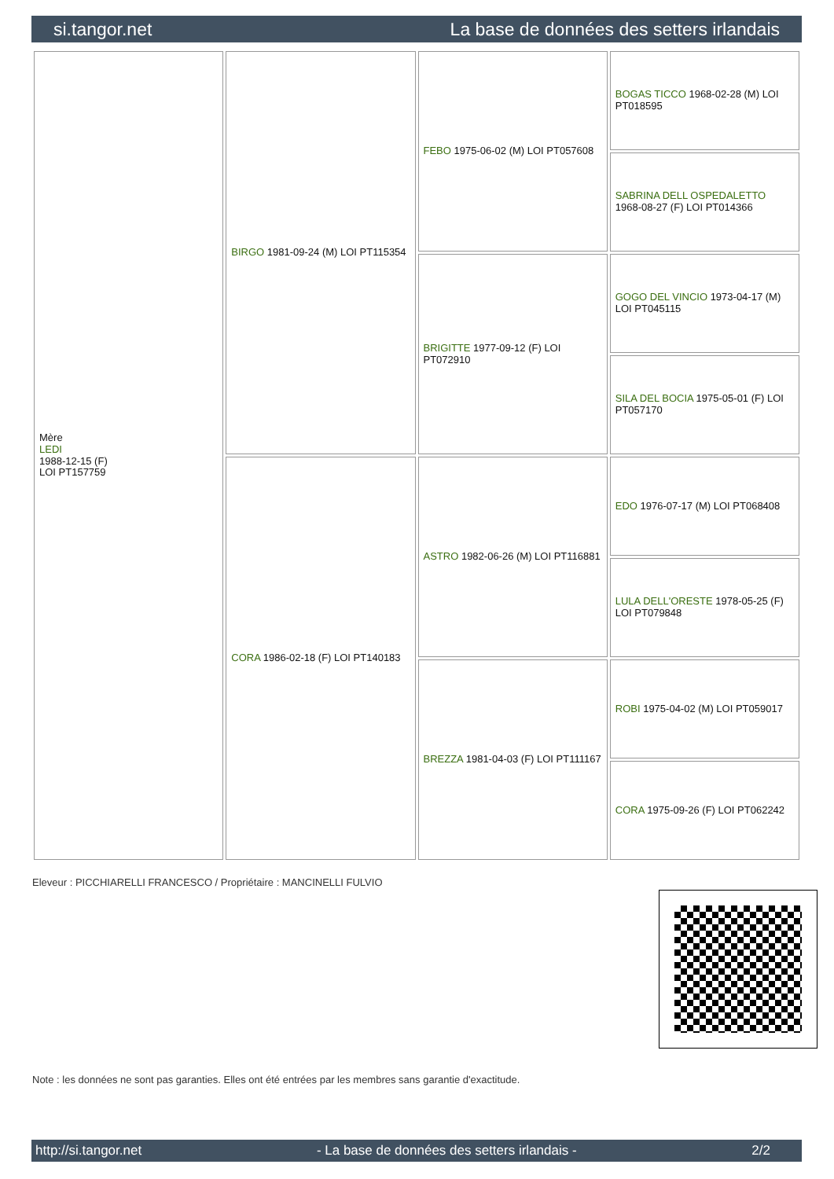si.tangor.net La base de données des setters irlandais
| Mère LEDI 1988-12-15 (F) LOI PT157759 | BIRGO 1981-09-24 (M) LOI PT115354 | FEBO 1975-06-02 (M) LOI PT057608 | BOGAS TICCO 1968-02-28 (M) LOI PT018595 |
| | | | SABRINA DELL OSPEDALETTO 1968-08-27 (F) LOI PT014366 |
| | | BRIGITTE 1977-09-12 (F) LOI PT072910 | GOGO DEL VINCIO 1973-04-17 (M) LOI PT045115 |
| | | | SILA DEL BOCIA 1975-05-01 (F) LOI PT057170 |
| | CORA 1986-02-18 (F) LOI PT140183 | ASTRO 1982-06-26 (M) LOI PT116881 | EDO 1976-07-17 (M) LOI PT068408 |
| | | | LULA DELL'ORESTE 1978-05-25 (F) LOI PT079848 |
| | | BREZZA 1981-04-03 (F) LOI PT111167 | ROBI 1975-04-02 (M) LOI PT059017 |
| | | | CORA 1975-09-26 (F) LOI PT062242 |
Eleveur : PICCHIARELLI FRANCESCO / Propriétaire : MANCINELLI FULVIO
Note : les données ne sont pas garanties. Elles ont été entrées par les membres sans garantie d'exactitude.
http://si.tangor.net - La base de données des setters irlandais - 2/2